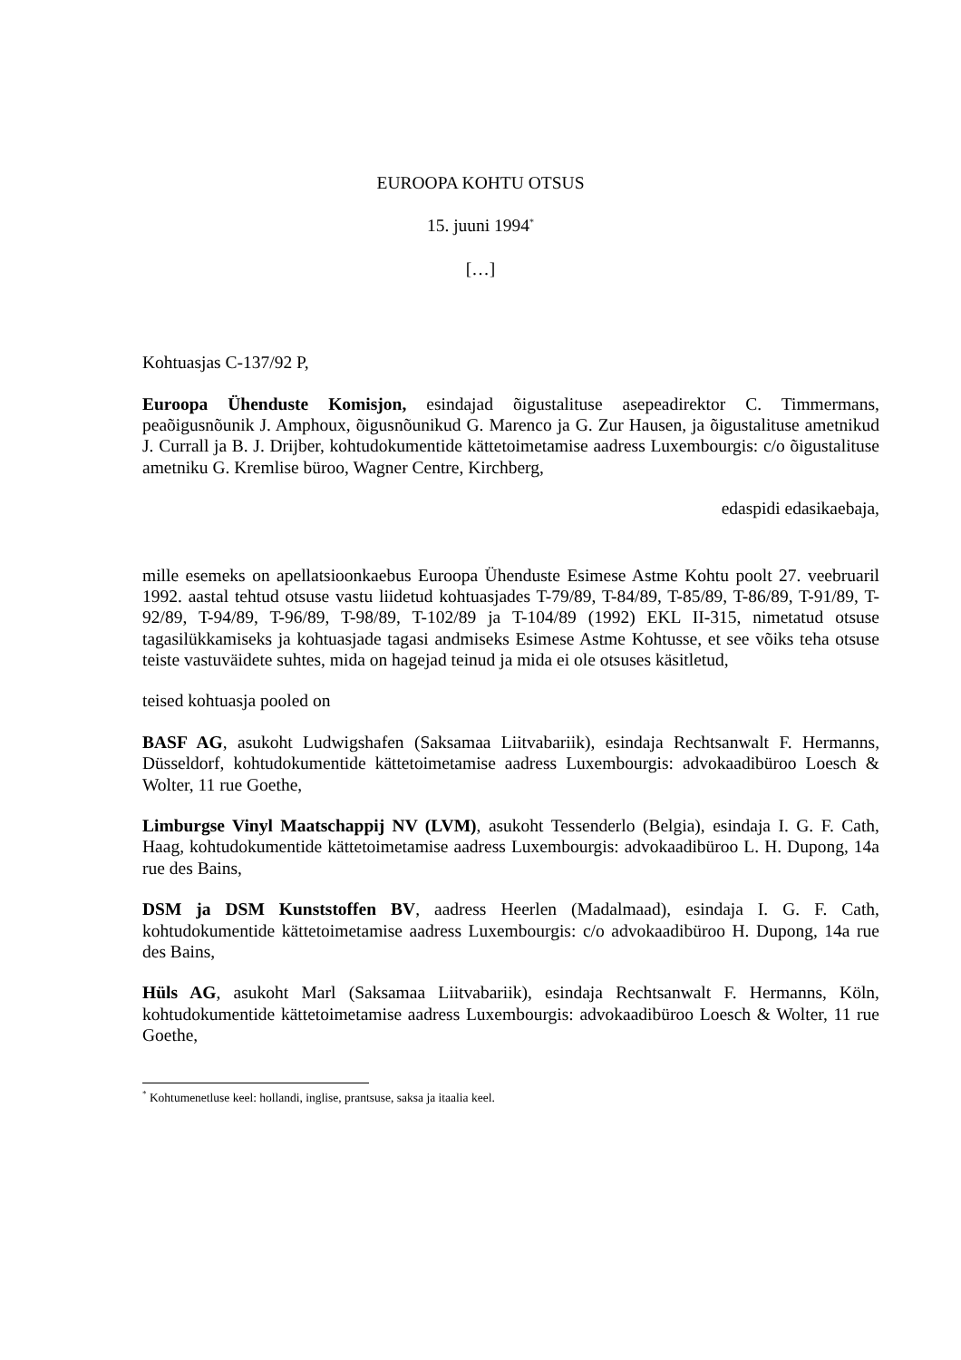EUROOPA KOHTU OTSUS
15. juuni 1994<sup>*</sup>
[…]
Kohtuasjas C-137/92 P,
Euroopa Ühenduste Komisjon, esindajad õigustalituse asepeadirektor C. Timmermans, peaõigusnõunik J. Amphoux, õigusnõunikud G. Marenco ja G. Zur Hausen, ja õigustalituse ametnikud J. Currall ja B. J. Drijber, kohtudokumentide kättetoimetamise aadress Luxembourgis: c/o õigustalituse ametniku G. Kremlise büroo, Wagner Centre, Kirchberg,
edaspidi edasikaebaja,
mille esemeks on apellatsioonkaebus Euroopa Ühenduste Esimese Astme Kohtu poolt 27. veebruaril 1992. aastal tehtud otsuse vastu liidetud kohtuasjades T-79/89, T-84/89, T-85/89, T-86/89, T-91/89, T-92/89, T-94/89, T-96/89, T-98/89, T-102/89 ja T-104/89 (1992) EKL II-315, nimetatud otsuse tagasilükkamiseks ja kohtuasjade tagasi andmiseks Esimese Astme Kohtusse, et see võiks teha otsuse teiste vastuväidete suhtes, mida on hagejad teinud ja mida ei ole otsuses käsitletud,
teised kohtuasja pooled on
BASF AG, asukoht Ludwigshafen (Saksamaa Liitvabariik), esindaja Rechtsanwalt F. Hermanns, Düsseldorf, kohtudokumentide kättetoimetamise aadress Luxembourgis: advokaadibüroo Loesch & Wolter, 11 rue Goethe,
Limburgse Vinyl Maatschappij NV (LVM), asukoht Tessenderlo (Belgia), esindaja I. G. F. Cath, Haag, kohtudokumentide kättetoimetamise aadress Luxembourgis: advokaadibüroo L. H. Dupong, 14a rue des Bains,
DSM ja DSM Kunststoffen BV, aadress Heerlen (Madalmaad), esindaja I. G. F. Cath, kohtudokumentide kättetoimetamise aadress Luxembourgis: c/o advokaadibüroo H. Dupong, 14a rue des Bains,
Hüls AG, asukoht Marl (Saksamaa Liitvabariik), esindaja Rechtsanwalt F. Hermanns, Köln, kohtudokumentide kättetoimetamise aadress Luxembourgis: advokaadibüroo Loesch & Wolter, 11 rue Goethe,
<sup>*</sup> Kohtumenetluse keel: hollandi, inglise, prantsuse, saksa ja itaalia keel.